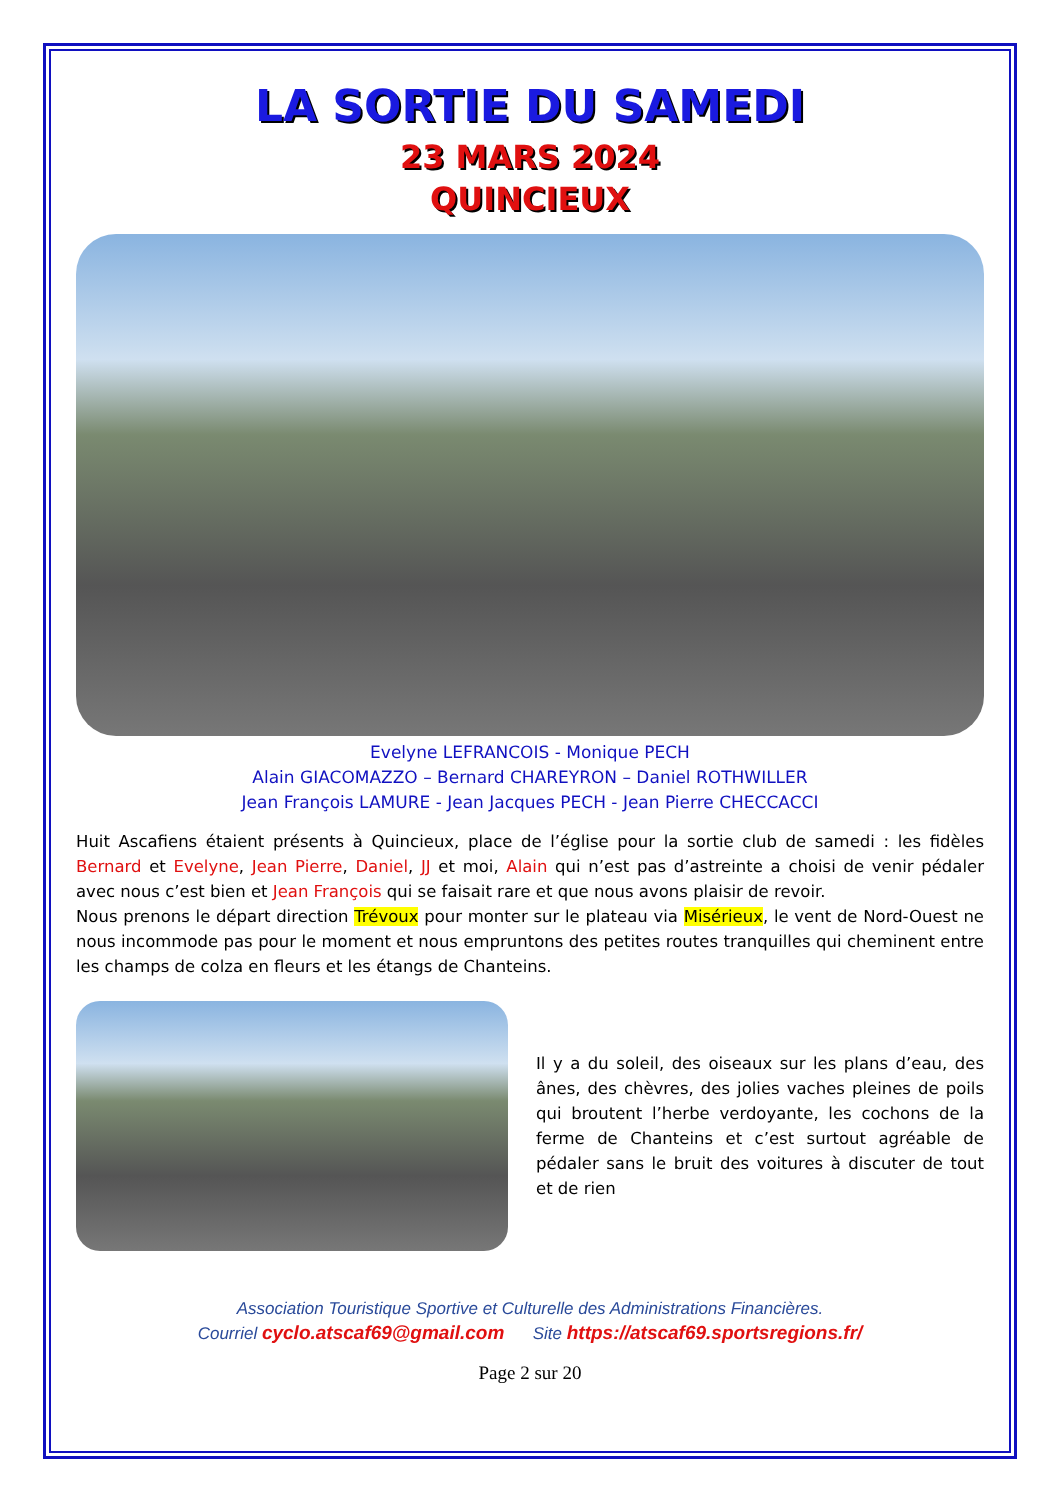LA SORTIE DU SAMEDI
23 MARS 2024
QUINCIEUX
Evelyne LEFRANCOIS - Monique PECH
Alain GIACOMAZZO – Bernard CHAREYRON – Daniel ROTHWILLER
Jean François LAMURE - Jean Jacques PECH - Jean Pierre CHECCACCI
Huit Ascafiens étaient présents à Quincieux, place de l’église pour la sortie club de samedi : les fidèles Bernard et Evelyne, Jean Pierre, Daniel, JJ et moi, Alain qui n’est pas d’astreinte a choisi de venir pédaler avec nous c’est bien et Jean François qui se faisait rare et que nous avons plaisir de revoir.
Nous prenons le départ direction Trévoux pour monter sur le plateau via Misérieux, le vent de Nord-Ouest ne nous incommode pas pour le moment et nous empruntons des petites routes tranquilles qui cheminent entre les champs de colza en fleurs et les étangs de Chanteins.
Il y a du soleil, des oiseaux sur les plans d’eau, des ânes, des chèvres, des jolies vaches pleines de poils qui broutent l’herbe verdoyante, les cochons de la ferme de Chanteins et c’est surtout agréable de pédaler sans le bruit des voitures à discuter de tout et de rien
Association Touristique Sportive et Culturelle des Administrations Financières.
Courriel cyclo.atscaf69@gmail.com Site https://atscaf69.sportsregions.fr/
Page 2 sur 20